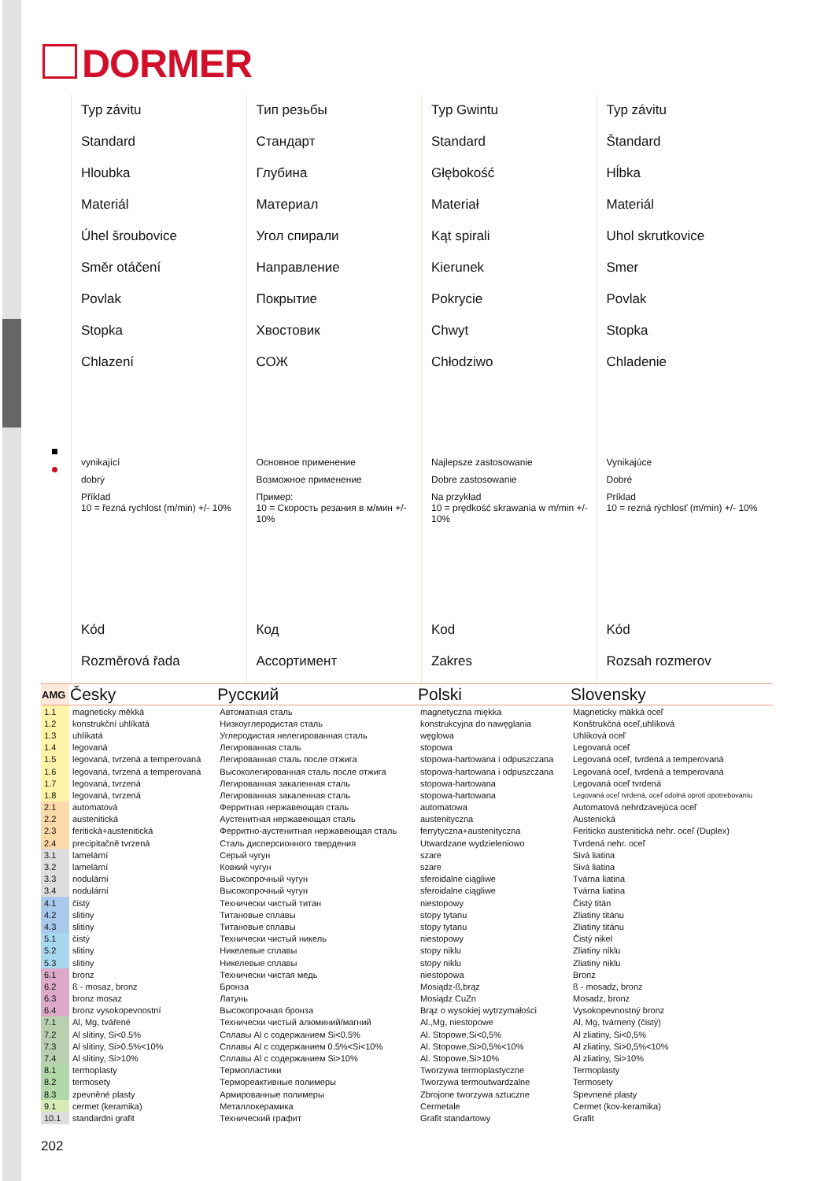DORMER
Typ závitu
Standard
Hloubka
Materiál
Úhel šroubovice
Směr otáčení
Povlak
Stopka
Chlazení
vynikající
dobrý
Příklad
10 = řezná rychlost (m/min) +/- 10%
Kód
Rozměrová řada
Тип резьбы
Стандарт
Глубина
Материал
Угол спирали
Направление
Покрытие
Хвостовик
СОЖ
Основное применение
Возможное применение
Пример:
10 = Скорость резания в м/мин +/- 10%
Код
Ассортимент
Typ Gwintu
Standard
Głębokość
Materiał
Kąt spirali
Kierunek
Pokrycie
Chwyt
Chłodziwo
Najlepsze zastosowanie
Dobre zastosowanie
Na przykład
10 = prędkość skrawania w m/min +/- 10%
Kod
Zakres
Typ závitu
Štandard
Hĺbka
Materiál
Uhol skrutkovice
Smer
Povlak
Stopka
Chladenie
Vynikajúce
Dobré
Príklad
10 = rezná rýchlosť (m/min) +/- 10%
Kód
Rozsah rozmerov
| AMG | Česky | Русский | Polski | Slovensky |
| --- | --- | --- | --- | --- |
| 1.1 | magneticky měkká | Автоматная сталь | magnetyczna miękka | Magneticky mäkká oceľ |
| 1.2 | konstrukční uhlíkatá | Низкоуглеродистая сталь | konstrukcyjna do nawęglania | Konštrukčná oceľ,uhlíková |
| 1.3 | uhlíkatá | Углеродистая нелегированная сталь | węglowa | Uhlíková oceľ |
| 1.4 | legovaná | Легированная сталь | stopowa | Legovaná oceľ |
| 1.5 | legovaná, tvrzená a temperovaná | Легированная сталь после отжига | stopowa-hartowana i odpuszczana | Legovaná oceľ, tvrdená a temperovaná |
| 1.6 | legovaná, tvrzená a temperovaná | Высоколегированная сталь после отжига | stopowa-hartowana i odpuszczana | Legovaná oceľ, tvrdená a temperovaná |
| 1.7 | legovaná, tvrzená | Легированная закаленная сталь | stopowa-hartowana | Legovaná oceľ tvrdená |
| 1.8 | legovaná, tvrzená | Легированная закаленная сталь | stopowa-hartowana | Legovaná oceľ tvrdená, oceľ odolná oproti opotrebovaniu |
| 2.1 | automatová | Ферритная нержавеющая сталь | automatowa | Automatová nehrdzavejúca oceľ |
| 2.2 | austenitická | Аустенитная нержавеющая сталь | austenityczna | Austenická |
| 2.3 | feritická+austenitická | Ферритно-аустенитная нержавеющая сталь | ferrytyczna+austenityczna | Feriticko austenitická nehr. oceľ (Duplex) |
| 2.4 | precipitačně tvrzená | Сталь дисперсионного твердения | Utwardzane wydzieleniowo | Tvrdená nehr. oceľ |
| 3.1 | lamelární | Серый чугун | szare | Sivá liatina |
| 3.2 | lamelární | Ковкий чугун | szare | Sivá liatina |
| 3.3 | nodulární | Высокопрочный чугун | sferoidalne ciągliwe | Tvárna liatina |
| 3.4 | nodulární | Высокопрочный чугун | sferoidalne ciągliwe | Tvárna liatina |
| 4.1 | čistý | Технически чистый титан | niestopowy | Čistý titán |
| 4.2 | slitiny | Титановые сплавы | stopy tytanu | Zliatiny titánu |
| 4.3 | slitiny | Титановые сплавы | stopy tytanu | Zliatiny titánu |
| 5.1 | čistý | Технически чистый никель | niestopowy | Čistý nikel |
| 5.2 | slitiny | Никелевые сплавы | stopy niklu | Zliatiny niklu |
| 5.3 | slitiny | Никелевые сплавы | stopy niklu | Zliatiny niklu |
| 6.1 | bronz | Технически чистая медь | niestopowa | Bronz |
| 6.2 | ß - mosaz, bronz | Бронза | Mosiądz-ß,brąz | ß - mosadz, bronz |
| 6.3 | bronz mosaz | Латунь | Mosiądz CuZn | Mosadz, bronz |
| 6.4 | bronz vysokopevnostní | Высокопрочная бронза | Brąz o wysokiej wytrzymałości | Vysokopevnostný bronz |
| 7.1 | Al, Mg, tvářené | Технически чистый алюминий/магний | Al.,Mg, niestopowe | Al, Mg, tvárnený (čistý) |
| 7.2 | Al slitiny, Si<0.5% | Сплавы Al с содержанием Si<0.5% | Al. Stopowe,Si<0,5% | Al zliatiny, Si<0,5% |
| 7.3 | Al slitiny, Si>0.5%<10% | Сплавы Al с содержанием 0.5%<Si<10% | Al. Stopowe,Si>0,5%<10% | Al zliatiny, Si>0,5%<10% |
| 7.4 | Al slitiny, Si>10% | Сплавы Al с содержанием Si>10% | Al. Stopowe,Si>10% | Al zliatiny, Si>10% |
| 8.1 | termoplasty | Термопластики | Tworzywa termoplastyczne | Termoplasty |
| 8.2 | termosety | Термореактивные полимеры | Tworzywa termoutwardzalne | Termosety |
| 8.3 | zpevněné plasty | Армированные полимеры | Zbrojone tworzywa sztuczne | Spevnené plasty |
| 9.1 | cermet (keramika) | Металлокерамика | Cermetale | Cermet (kov-keramika) |
| 10.1 | standardni grafit | Технический графит | Grafit standartowy | Grafit |
202